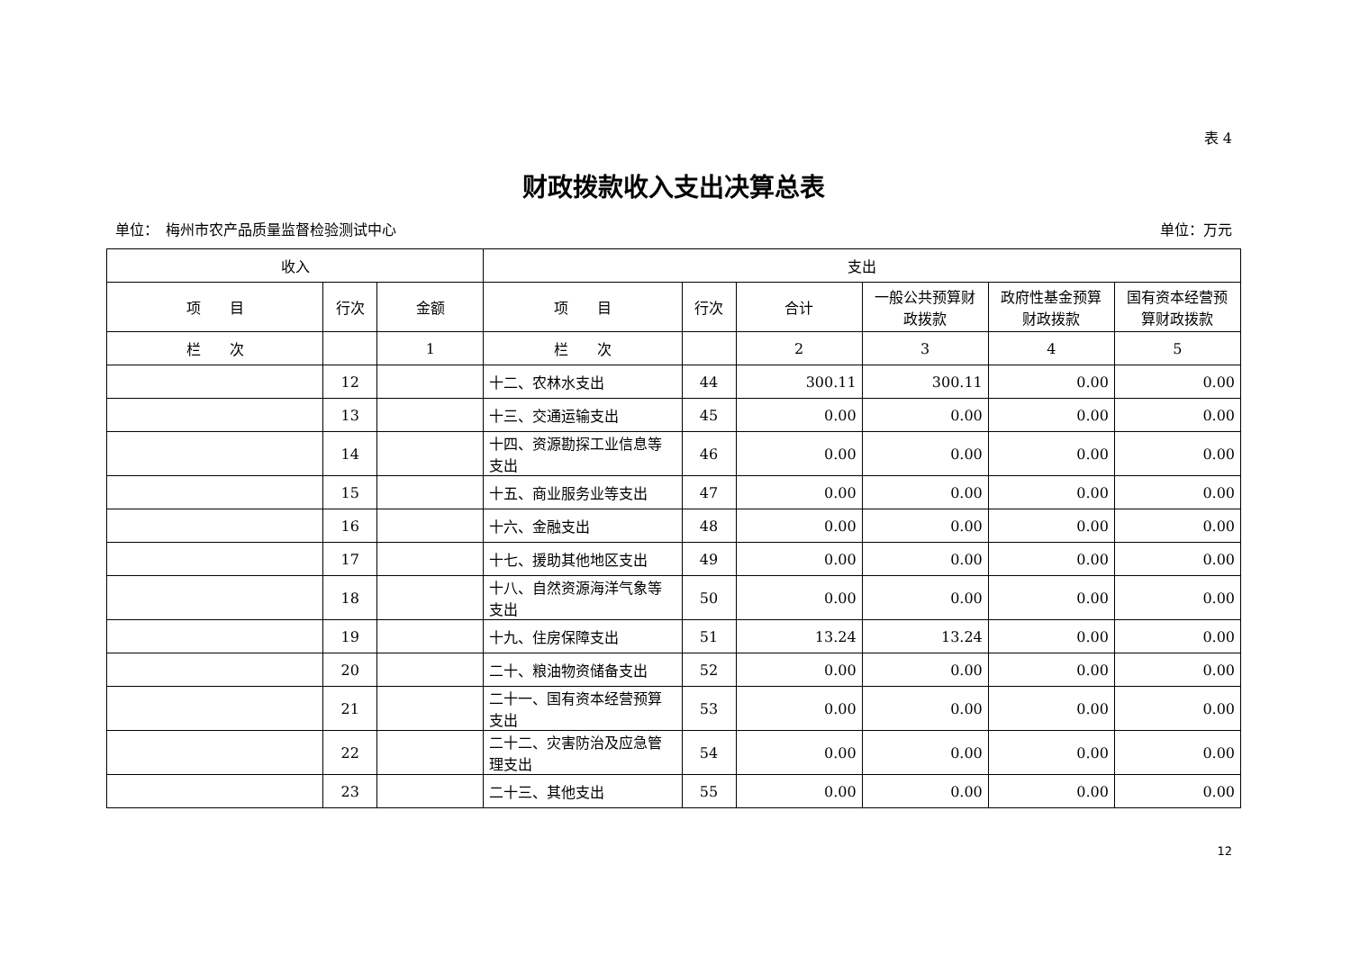表 4
财政拨款收入支出决算总表
单位：　梅州市农产品质量监督检验测试中心 单位：万元
| 收入 | | | 支出 | | | | | |
| --- | --- | --- | --- | --- | --- | --- | --- | --- |
| 项 目 | 行次 | 金额 | 项 目 | 行次 | 合计 | 一般公共预算财政拨款 | 政府性基金预算财政拨款 | 国有资本经营预算财政拨款 |
| 栏 次 | | 1 | 栏 次 | | 2 | 3 | 4 | 5 |
| | 12 | | 十二、农林水支出 | 44 | 300.11 | 300.11 | 0.00 | 0.00 |
| | 13 | | 十三、交通运输支出 | 45 | 0.00 | 0.00 | 0.00 | 0.00 |
| | 14 | | 十四、资源勘探工业信息等支出 | 46 | 0.00 | 0.00 | 0.00 | 0.00 |
| | 15 | | 十五、商业服务业等支出 | 47 | 0.00 | 0.00 | 0.00 | 0.00 |
| | 16 | | 十六、金融支出 | 48 | 0.00 | 0.00 | 0.00 | 0.00 |
| | 17 | | 十七、援助其他地区支出 | 49 | 0.00 | 0.00 | 0.00 | 0.00 |
| | 18 | | 十八、自然资源海洋气象等支出 | 50 | 0.00 | 0.00 | 0.00 | 0.00 |
| | 19 | | 十九、住房保障支出 | 51 | 13.24 | 13.24 | 0.00 | 0.00 |
| | 20 | | 二十、粮油物资储备支出 | 52 | 0.00 | 0.00 | 0.00 | 0.00 |
| | 21 | | 二十一、国有资本经营预算支出 | 53 | 0.00 | 0.00 | 0.00 | 0.00 |
| | 22 | | 二十二、灾害防治及应急管理支出 | 54 | 0.00 | 0.00 | 0.00 | 0.00 |
| | 23 | | 二十三、其他支出 | 55 | 0.00 | 0.00 | 0.00 | 0.00 |
12